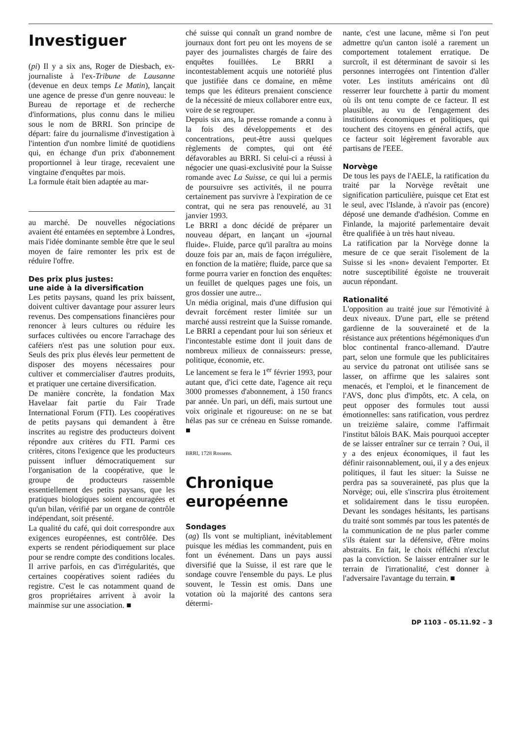Investiguer
(pi) Il y a six ans, Roger de Diesbach, ex-journaliste à l'ex-Tribune de Lausanne (devenue en deux temps Le Matin), lançait une agence de presse d'un genre nouveau: le Bureau de reportage et de recherche d'informations, plus connu dans le milieu sous le nom de BRRI. Son principe de départ: faire du journalisme d'investigation à l'intention d'un nombre limité de quotidiens qui, en échange d'un prix d'abonnement proportionnel à leur tirage, recevaient une vingtaine d'enquêtes par mois.
La formule était bien adaptée au mar-
au marché. De nouvelles négociations avaient été entamées en septembre à Londres, mais l'idée dominante semble être que le seul moyen de faire remonter les prix est de réduire l'offre.
Des prix plus justes:
une aide à la diversification
Les petits paysans, quand les prix baissent, doivent cultiver davantage pour assurer leurs revenus. Des compensations financières pour renoncer à leurs cultures ou réduire les surfaces cultivées ou encore l'arrachage des caféiers n'est pas une solution pour eux. Seuls des prix plus élevés leur permettent de disposer des moyens nécessaires pour cultiver et commercialiser d'autres produits, et pratiquer une certaine diversification.
De manière concrète, la fondation Max Havelaar fait partie du Fair Trade International Forum (FTI). Les coopératives de petits paysans qui demandent à être inscrites au registre des producteurs doivent répondre aux critères du FTI. Parmi ces critères, citons l'exigence que les producteurs puissent influer démocratiquement sur l'organisation de la coopérative, que le groupe de producteurs rassemble essentiellement des petits paysans, que les pratiques biologiques soient encouragées et qu'un bilan, vérifié par un organe de contrôle indépendant, soit présenté.
La qualité du café, qui doit correspondre aux exigences européennes, est contrôlée. Des experts se rendent périodiquement sur place pour se rendre compte des conditions locales. Il arrive parfois, en cas d'irrégularités, que certaines coopératives soient radiées du registre. C'est le cas notamment quand de gros propriétaires arrivent à avoir la mainmise sur une association. ■
ché suisse qui connaît un grand nombre de journaux dont fort peu ont les moyens de se payer des journalistes chargés de faire des enquêtes fouillées. Le BRRI a incontestablement acquis une notoriété plus que justifiée dans ce domaine, en même temps que les éditeurs prenaient conscience de la nécessité de mieux collaborer entre eux, voire de se regrouper.
Depuis six ans, la presse romande a connu à la fois des développements et des concentrations, peut-être aussi quelques règlements de comptes, qui ont été défavorables au BRRI. Si celui-ci a réussi à négocier une quasi-exclusivité pour la Suisse romande avec La Suisse, ce qui lui a permis de poursuivre ses activités, il ne pourra certainement pas survivre à l'expiration de ce contrat, qui ne sera pas renouvelé, au 31 janvier 1993.
Le BRRI a donc décidé de préparer un nouveau départ, en lançant un «journal fluide». Fluide, parce qu'il paraîtra au moins douze fois par an, mais de façon irrégulière, en fonction de la matière; fluide, parce que sa forme pourra varier en fonction des enquêtes: un feuillet de quelques pages une fois, un gros dossier une autre...
Un média original, mais d'une diffusion qui devrait forcément rester limitée sur un marché aussi restreint que la Suisse romande. Le BRRI a cependant pour lui son sérieux et l'incontestable estime dont il jouit dans de nombreux milieux de connaisseurs: presse, politique, économie, etc.
Le lancement se fera le 1<sup>er</sup> février 1993, pour autant que, d'ici cette date, l'agence ait reçu 3000 promesses d'abonnement, à 150 francs par année. Un pari, un défi, mais surtout une voix originale et rigoureuse: on ne se bat hélas pas sur ce créneau en Suisse romande. ■
BRRI, 1728 Rossens.
Chronique
européenne
Sondages
(ag) Ils vont se multipliant, inévitablement puisque les médias les commandent, puis en font un événement. Dans un pays aussi diversifié que la Suisse, il est rare que le sondage couvre l'ensemble du pays. Le plus souvent, le Tessin est omis. Dans une votation où la majorité des cantons sera détermi-
nante, c'est une lacune, même si l'on peut admettre qu'un canton isolé a rarement un comportement totalement erratique. De surcroît, il est déterminant de savoir si les personnes interrogées ont l'intention d'aller voter. Les instituts américains ont dû resserrer leur fourchette à partir du moment où ils ont tenu compte de ce facteur. Il est plausible, au vu de l'engagement des institutions économiques et politiques, qui touchent des citoyens en général actifs, que ce facteur soit légèrement favorable aux partisans de l'EEE.
Norvège
De tous les pays de l'AELE, la ratification du traité par la Norvège revêtait une signification particulière, puisque cet Etat est le seul, avec l'Islande, à n'avoir pas (encore) déposé une demande d'adhésion. Comme en Finlande, la majorité parlementaire devait être qualifiée à un très haut niveau.
La ratification par la Norvège donne la mesure de ce que serait l'isolement de la Suisse si les «non» devaient l'emporter. Et notre susceptibilité égoïste ne trouverait aucun répondant.
Rationalité
L'opposition au traité joue sur l'émotivité à deux niveaux. D'une part, elle se prétend gardienne de la souveraineté et de la résistance aux prétentions hégémoniques d'un bloc continental franco-allemand. D'autre part, selon une formule que les publicitaires au service du patronat ont utilisée sans se lasser, on affirme que les salaires sont menacés, et l'emploi, et le financement de l'AVS, donc plus d'impôts, etc. A cela, on peut opposer des formules tout aussi émotionnelles: sans ratification, vous perdrez un treizième salaire, comme l'affirmait l'institut bâlois BAK. Mais pourquoi accepter de se laisser entraîner sur ce terrain ? Oui, il y a des enjeux économiques, il faut les définir raisonnablement, oui, il y a des enjeux politiques, il faut les situer: la Suisse ne perdra pas sa souveraineté, pas plus que la Norvège; oui, elle s'inscrira plus étroitement et solidairement dans le tissu européen. Devant les sondages hésitants, les partisans du traité sont sommés par tous les patentés de la communication de ne plus parler comme s'ils étaient sur la défensive, d'être moins abstraits. En fait, le choix réfléchi n'exclut pas la conviction. Se laisser entraîner sur le terrain de l'irrationalité, c'est donner à l'adversaire l'avantage du terrain. ■
DP 1103 – 05.11.92 – 3